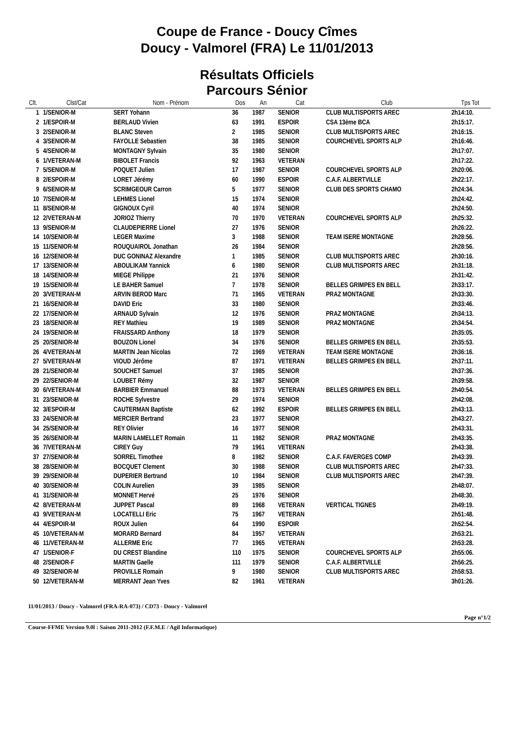Coupe de France - Doucy Cîmes
Doucy - Valmorel (FRA) Le 11/01/2013
Résultats Officiels
Parcours Sénior
| Clt. | Clst/Cat | Nom - Prénom | Dos | An | Cat | Club | Tps Tot |
| --- | --- | --- | --- | --- | --- | --- | --- |
| 1 | 1/SENIOR-M | SERT Yohann | 36 | 1987 | SENIOR | CLUB MULTISPORTS AREC | 2h14:10. |
| 2 | 1/ESPOIR-M | BERLAUD Vivien | 63 | 1991 | ESPOIR | CSA 13ème BCA | 2h15:17. |
| 3 | 2/SENIOR-M | BLANC Steven | 2 | 1985 | SENIOR | CLUB MULTISPORTS AREC | 2h16:15. |
| 4 | 3/SENIOR-M | FAYOLLE Sebastien | 38 | 1985 | SENIOR | COURCHEVEL SPORTS ALP | 2h16:46. |
| 5 | 4/SENIOR-M | MONTAGNY Sylvain | 35 | 1980 | SENIOR | | 2h17:07. |
| 6 | 1/VETERAN-M | BIBOLET Francis | 92 | 1963 | VETERAN | | 2h17:22. |
| 7 | 5/SENIOR-M | POQUET Julien | 17 | 1987 | SENIOR | COURCHEVEL SPORTS ALP | 2h20:06. |
| 8 | 2/ESPOIR-M | LORET Jérémy | 60 | 1990 | ESPOIR | C.A.F. ALBERTVILLE | 2h22:17. |
| 9 | 6/SENIOR-M | SCRIMGEOUR Carron | 5 | 1977 | SENIOR | CLUB DES SPORTS CHAMO | 2h24:34. |
| 10 | 7/SENIOR-M | LEHMES Lionel | 15 | 1974 | SENIOR | | 2h24:42. |
| 11 | 8/SENIOR-M | GIGNOUX Cyril | 40 | 1974 | SENIOR | | 2h24:50. |
| 12 | 2/VETERAN-M | JORIOZ Thierry | 70 | 1970 | VETERAN | COURCHEVEL SPORTS ALP | 2h25:32. |
| 13 | 9/SENIOR-M | CLAUDEPIERRE Lionel | 27 | 1976 | SENIOR | | 2h26:22. |
| 14 | 10/SENIOR-M | LEGER Maxime | 3 | 1988 | SENIOR | TEAM ISERE MONTAGNE | 2h28:56. |
| 15 | 11/SENIOR-M | ROUQUAIROL Jonathan | 26 | 1984 | SENIOR | | 2h28:56. |
| 16 | 12/SENIOR-M | DUC GONINAZ Alexandre | 1 | 1985 | SENIOR | CLUB MULTISPORTS AREC | 2h30:16. |
| 17 | 13/SENIOR-M | ABOULIKAM Yannick | 6 | 1980 | SENIOR | CLUB MULTISPORTS AREC | 2h31:18. |
| 18 | 14/SENIOR-M | MIEGE Philippe | 21 | 1976 | SENIOR | | 2h31:42. |
| 19 | 15/SENIOR-M | LE BAHER Samuel | 7 | 1978 | SENIOR | BELLES GRIMPES EN BELL | 2h33:17. |
| 20 | 3/VETERAN-M | ARVIN BEROD Marc | 71 | 1965 | VETERAN | PRAZ MONTAGNE | 2h33:30. |
| 21 | 16/SENIOR-M | DAVID Eric | 33 | 1980 | SENIOR | | 2h33:46. |
| 22 | 17/SENIOR-M | ARNAUD Sylvain | 12 | 1976 | SENIOR | PRAZ MONTAGNE | 2h34:13. |
| 23 | 18/SENIOR-M | REY Mathieu | 19 | 1989 | SENIOR | PRAZ MONTAGNE | 2h34:54. |
| 24 | 19/SENIOR-M | FRAISSARD Anthony | 18 | 1979 | SENIOR | | 2h35:05. |
| 25 | 20/SENIOR-M | BOUZON Lionel | 34 | 1976 | SENIOR | BELLES GRIMPES EN BELL | 2h35:53. |
| 26 | 4/VETERAN-M | MARTIN Jean Nicolas | 72 | 1969 | VETERAN | TEAM ISERE MONTAGNE | 2h36:16. |
| 27 | 5/VETERAN-M | VIOUD Jérôme | 87 | 1971 | VETERAN | BELLES GRIMPES EN BELL | 2h37:11. |
| 28 | 21/SENIOR-M | SOUCHET Samuel | 37 | 1985 | SENIOR | | 2h37:36. |
| 29 | 22/SENIOR-M | LOUBET Rémy | 32 | 1987 | SENIOR | | 2h39:58. |
| 30 | 6/VETERAN-M | BARBIER Emmanuel | 88 | 1973 | VETERAN | BELLES GRIMPES EN BELL | 2h40:54. |
| 31 | 23/SENIOR-M | ROCHE Sylvestre | 29 | 1974 | SENIOR | | 2h42:08. |
| 32 | 3/ESPOIR-M | CAUTERMAN Baptiste | 62 | 1992 | ESPOIR | BELLES GRIMPES EN BELL | 2h43:13. |
| 33 | 24/SENIOR-M | MERCIER Bertrand | 23 | 1977 | SENIOR | | 2h43:27. |
| 34 | 25/SENIOR-M | REY Olivier | 16 | 1977 | SENIOR | | 2h43:31. |
| 35 | 26/SENIOR-M | MARIN LAMELLET Romain | 11 | 1982 | SENIOR | PRAZ MONTAGNE | 2h43:35. |
| 36 | 7/VETERAN-M | CIREY Guy | 79 | 1961 | VETERAN | | 2h43:38. |
| 37 | 27/SENIOR-M | SORREL Timothee | 8 | 1982 | SENIOR | C.A.F. FAVERGES COMP | 2h43:39. |
| 38 | 28/SENIOR-M | BOCQUET Clement | 30 | 1988 | SENIOR | CLUB MULTISPORTS AREC | 2h47:33. |
| 39 | 29/SENIOR-M | DUPERIER Bertrand | 10 | 1984 | SENIOR | CLUB MULTISPORTS AREC | 2h47:39. |
| 40 | 30/SENIOR-M | COLIN Aurelien | 39 | 1985 | SENIOR | | 2h48:07. |
| 41 | 31/SENIOR-M | MONNET Hervé | 25 | 1976 | SENIOR | | 2h48:30. |
| 42 | 8/VETERAN-M | JUPPET Pascal | 89 | 1968 | VETERAN | VERTICAL TIGNES | 2h49:19. |
| 43 | 9/VETERAN-M | LOCATELLI Eric | 75 | 1967 | VETERAN | | 2h51:48. |
| 44 | 4/ESPOIR-M | ROUX Julien | 64 | 1990 | ESPOIR | | 2h52:54. |
| 45 | 10/VETERAN-M | MORARD Bernard | 84 | 1957 | VETERAN | | 2h53:21. |
| 46 | 11/VETERAN-M | ALLERME Eric | 77 | 1965 | VETERAN | | 2h53:28. |
| 47 | 1/SENIOR-F | DU CREST Blandine | 110 | 1975 | SENIOR | COURCHEVEL SPORTS ALP | 2h55:06. |
| 48 | 2/SENIOR-F | MARTIN Gaelle | 111 | 1979 | SENIOR | C.A.F. ALBERTVILLE | 2h56:25. |
| 49 | 32/SENIOR-M | PROVILLE Romain | 9 | 1980 | SENIOR | CLUB MULTISPORTS AREC | 2h58:53. |
| 50 | 12/VETERAN-M | MERRANT Jean Yves | 82 | 1961 | VETERAN | | 3h01:26. |
11/01/2013 / Doucy - Valmorel (FRA-RA-073) / CD73 - Doucy - Valmorel
Page n°1/2
Course-FFME Version 9.0l : Saison 2011-2012 (F.F.M.E / Agil Informatique)